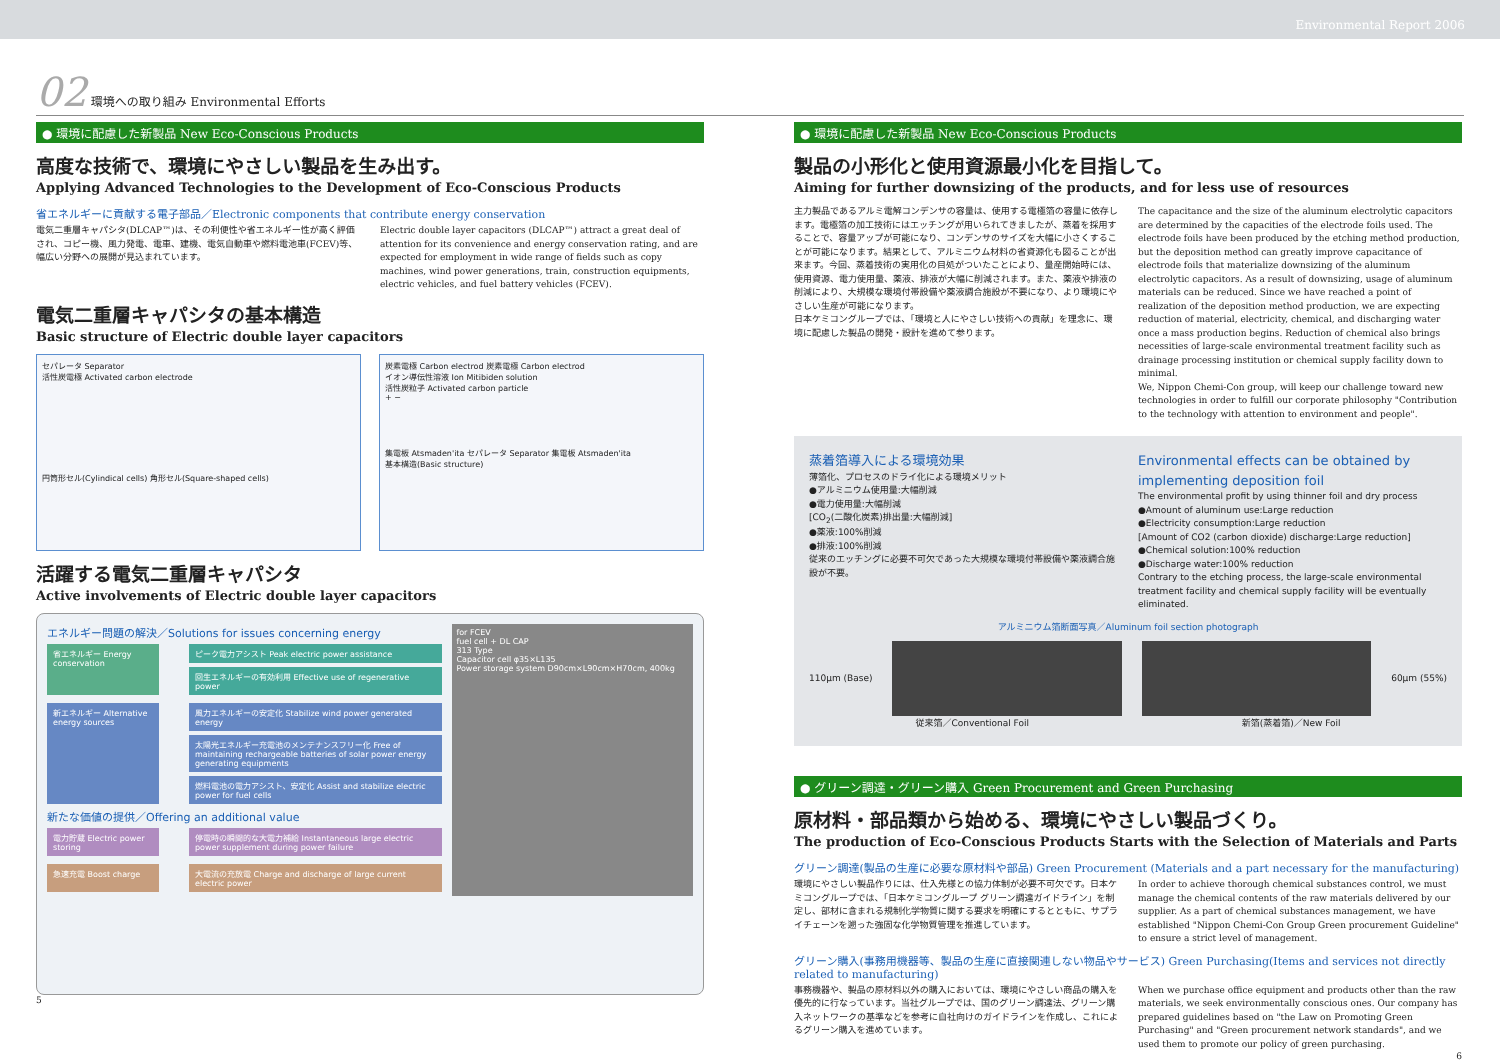Environmental Report 2006
02 環境への取り組み Environmental Efforts
● 環境に配慮した新製品 New Eco-Conscious Products
高度な技術で、環境にやさしい製品を生み出す。
Applying Advanced Technologies to the Development of Eco-Conscious Products
省エネルギーに貢献する電子部品／Electronic components that contribute energy conservation
電気二重層キャパシタ(DLCAP™)は、その利便性や省エネルギー性が高く評価され、コピー機、風力発電、電車、建機、電気自動車や燃料電池車(FCEV)等、幅広い分野への展開が見込まれています。
Electric double layer capacitors (DLCAP™) attract a great deal of attention for its convenience and energy conservation rating, and are expected for employment in wide range of fields such as copy machines, wind power generations, train, construction equipments, electric vehicles, and fuel battery vehicles (FCEV).
電気二重層キャパシタの基本構造
Basic structure of Electric double layer capacitors
セパレータ Separator
活性炭電極 Activated carbon electrode
円筒形セル(Cylindical cells) 角形セル(Square-shaped cells)
炭素電極 Carbon electrod 炭素電極 Carbon electrod
イオン導伝性溶液 Ion Mitibiden solution
活性炭粒子 Activated carbon particle
+ −
集電板 Atsmaden'ita セパレータ Separator 集電板 Atsmaden'ita
基本構造(Basic structure)
活躍する電気二重層キャパシタ
Active involvements of Electric double layer capacitors
エネルギー問題の解決／Solutions for issues concerning energy
省エネルギー Energy conservation
ピーク電力アシスト Peak electric power assistance
回生エネルギーの有効利用 Effective use of regenerative power
新エネルギー Alternative energy sources
風力エネルギーの安定化 Stabilize wind power generated energy
太陽光エネルギー充電池のメンテナンスフリー化 Free of maintaining rechargeable batteries of solar power energy generating equipments
燃料電池の電力アシスト、安定化 Assist and stabilize electric power for fuel cells
新たな価値の提供／Offering an additional value
電力貯蔵 Electric power storing
停電時の瞬間的な大電力補給 Instantaneous large electric power supplement during power failure
急速充電 Boost charge 大電流の充放電 Charge and discharge of large current electric power
for FCEV
fuel cell + DL CAP
313 Type
Capacitor cell φ35×L135
Power storage system D90cm×L90cm×H70cm, 400kg
5
● 環境に配慮した新製品 New Eco-Conscious Products
製品の小形化と使用資源最小化を目指して。
Aiming for further downsizing of the products, and for less use of resources
主力製品であるアルミ電解コンデンサの容量は、使用する電極箔の容量に依存します。電極箔の加工技術にはエッチングが用いられてきましたが、蒸着を採用することで、容量アップが可能になり、コンデンサのサイズを大幅に小さくすることが可能になります。結果として、アルミニウム材料の省資源化も図ることが出来ます。今回、蒸着技術の実用化の目処がついたことにより、量産開始時には、使用資源、電力使用量、薬液、排液が大幅に削減されます。また、薬液や排液の削減により、大規模な環境付帯設備や薬液調合施設が不要になり、より環境にやさしい生産が可能になります。
日本ケミコングループでは、「環境と人にやさしい技術への貢献」を理念に、環境に配慮した製品の開発・設計を進めて参ります。
The capacitance and the size of the aluminum electrolytic capacitors are determined by the capacities of the electrode foils used. The electrode foils have been produced by the etching method production, but the deposition method can greatly improve capacitance of electrode foils that materialize downsizing of the aluminum electrolytic capacitors. As a result of downsizing, usage of aluminum materials can be reduced. Since we have reached a point of realization of the deposition method production, we are expecting reduction of material, electricity, chemical, and discharging water once a mass production begins. Reduction of chemical also brings necessities of large-scale environmental treatment facility such as drainage processing institution or chemical supply facility down to minimal.
We, Nippon Chemi-Con group, will keep our challenge toward new technologies in order to fulfill our corporate philosophy "Contribution to the technology with attention to environment and people".
蒸着箔導入による環境効果
薄箔化、プロセスのドライ化による環境メリット
●アルミニウム使用量:大幅削減
●電力使用量:大幅削減
[CO<sub>2</sub>(二酸化炭素)排出量:大幅削減]
●薬液:100%削減
●排液:100%削減
従来のエッチングに必要不可欠であった大規模な環境付帯設備や薬液調合施設が不要。
Environmental effects can be obtained by implementing deposition foil
The environmental profit by using thinner foil and dry process
●Amount of aluminum use:Large reduction
●Electricity consumption:Large reduction
[Amount of CO2 (carbon dioxide) discharge:Large reduction]
●Chemical solution:100% reduction
●Discharge water:100% reduction
Contrary to the etching process, the large-scale environmental treatment facility and chemical supply facility will be eventually eliminated.
アルミニウム箔断面写真／Aluminum foil section photograph
110μm (Base) 60μm (55%)
従来箔／Conventional Foil 新箔(蒸着箔)／New Foil
● グリーン調達・グリーン購入 Green Procurement and Green Purchasing
原材料・部品類から始める、環境にやさしい製品づくり。
The production of Eco-Conscious Products Starts with the Selection of Materials and Parts
グリーン調達(製品の生産に必要な原材料や部品) Green Procurement (Materials and a part necessary for the manufacturing)
環境にやさしい製品作りには、仕入先様との協力体制が必要不可欠です。日本ケミコングループでは、「日本ケミコングループ グリーン調達ガイドライン」を制定し、部材に含まれる規制化学物質に関する要求を明確にするとともに、サプライチェーンを遡った強固な化学物質管理を推進しています。
In order to achieve thorough chemical substances control, we must manage the chemical contents of the raw materials delivered by our supplier. As a part of chemical substances management, we have established "Nippon Chemi-Con Group Green procurement Guideline" to ensure a strict level of management.
グリーン購入(事務用機器等、製品の生産に直接関連しない物品やサービス) Green Purchasing(Items and services not directly related to manufacturing)
事務機器や、製品の原材料以外の購入においては、環境にやさしい商品の購入を優先的に行なっています。当社グループでは、国のグリーン調達法、グリーン購入ネットワークの基準などを参考に自社向けのガイドラインを作成し、これによるグリーン購入を進めています。
When we purchase office equipment and products other than the raw materials, we seek environmentally conscious ones. Our company has prepared guidelines based on "the Law on Promoting Green Purchasing" and "Green procurement network standards", and we used them to promote our policy of green purchasing.
6